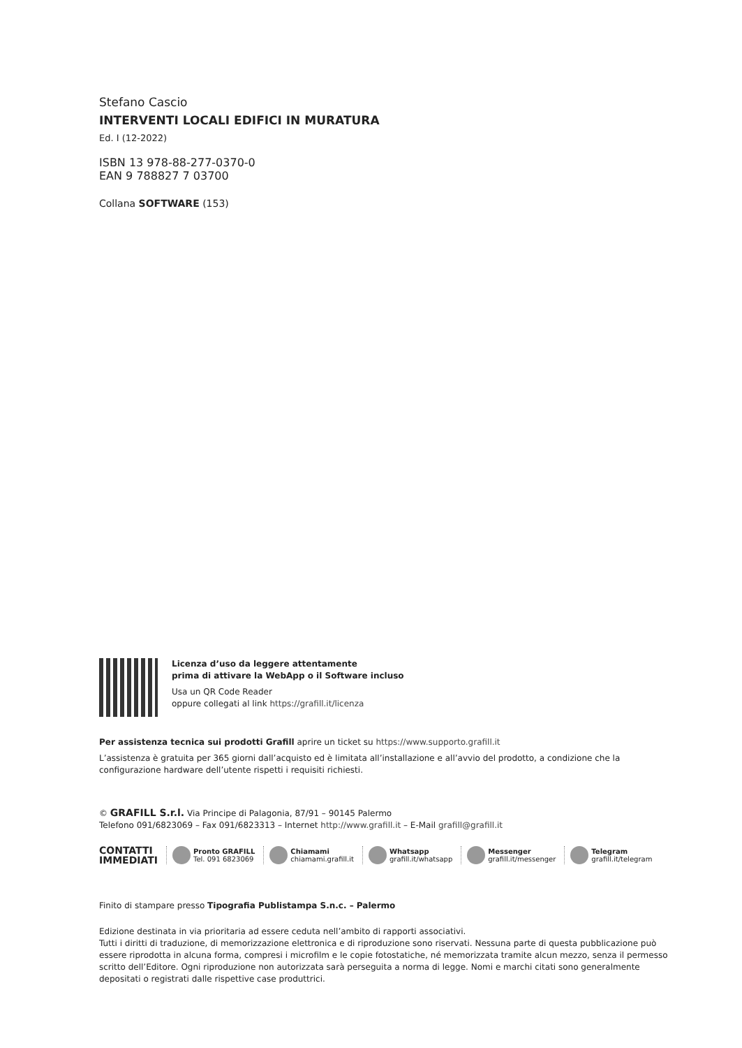Stefano Cascio
INTERVENTI LOCALI EDIFICI IN MURATURA
Ed. I (12-2022)
ISBN 13 978-88-277-0370-0
EAN 9 788827 7 03700
Collana SOFTWARE (153)
Licenza d’uso da leggere attentamente
prima di attivare la WebApp o il Software incluso
Usa un QR Code Reader
oppure collegati al link https://grafill.it/licenza
Per assistenza tecnica sui prodotti Grafill aprire un ticket su https://www.supporto.grafill.it
L’assistenza è gratuita per 365 giorni dall’acquisto ed è limitata all’installazione e all’avvio del prodotto, a condizione che la configurazione hardware dell’utente rispetti i requisiti richiesti.
© GRAFILL S.r.l. Via Principe di Palagonia, 87/91 – 90145 Palermo
Telefono 091/6823069 – Fax 091/6823313 – Internet http://www.grafill.it – E-Mail grafill@grafill.it
CONTATTI
IMMEDIATI
Pronto GRAFILL
Tel. 091 6823069
Chiamami
chiamami.grafill.it
Whatsapp
grafill.it/whatsapp
Messenger
grafill.it/messenger
Telegram
grafill.it/telegram
Finito di stampare presso Tipografia Publistampa S.n.c. – Palermo
Edizione destinata in via prioritaria ad essere ceduta nell’ambito di rapporti associativi.
Tutti i diritti di traduzione, di memorizzazione elettronica e di riproduzione sono riservati. Nessuna parte di questa pubblicazione può essere riprodotta in alcuna forma, compresi i microfilm e le copie fotostatiche, né memorizzata tramite alcun mezzo, senza il permesso scritto dell’Editore. Ogni riproduzione non autorizzata sarà perseguita a norma di legge. Nomi e marchi citati sono generalmente depositati o registrati dalle rispettive case produttrici.